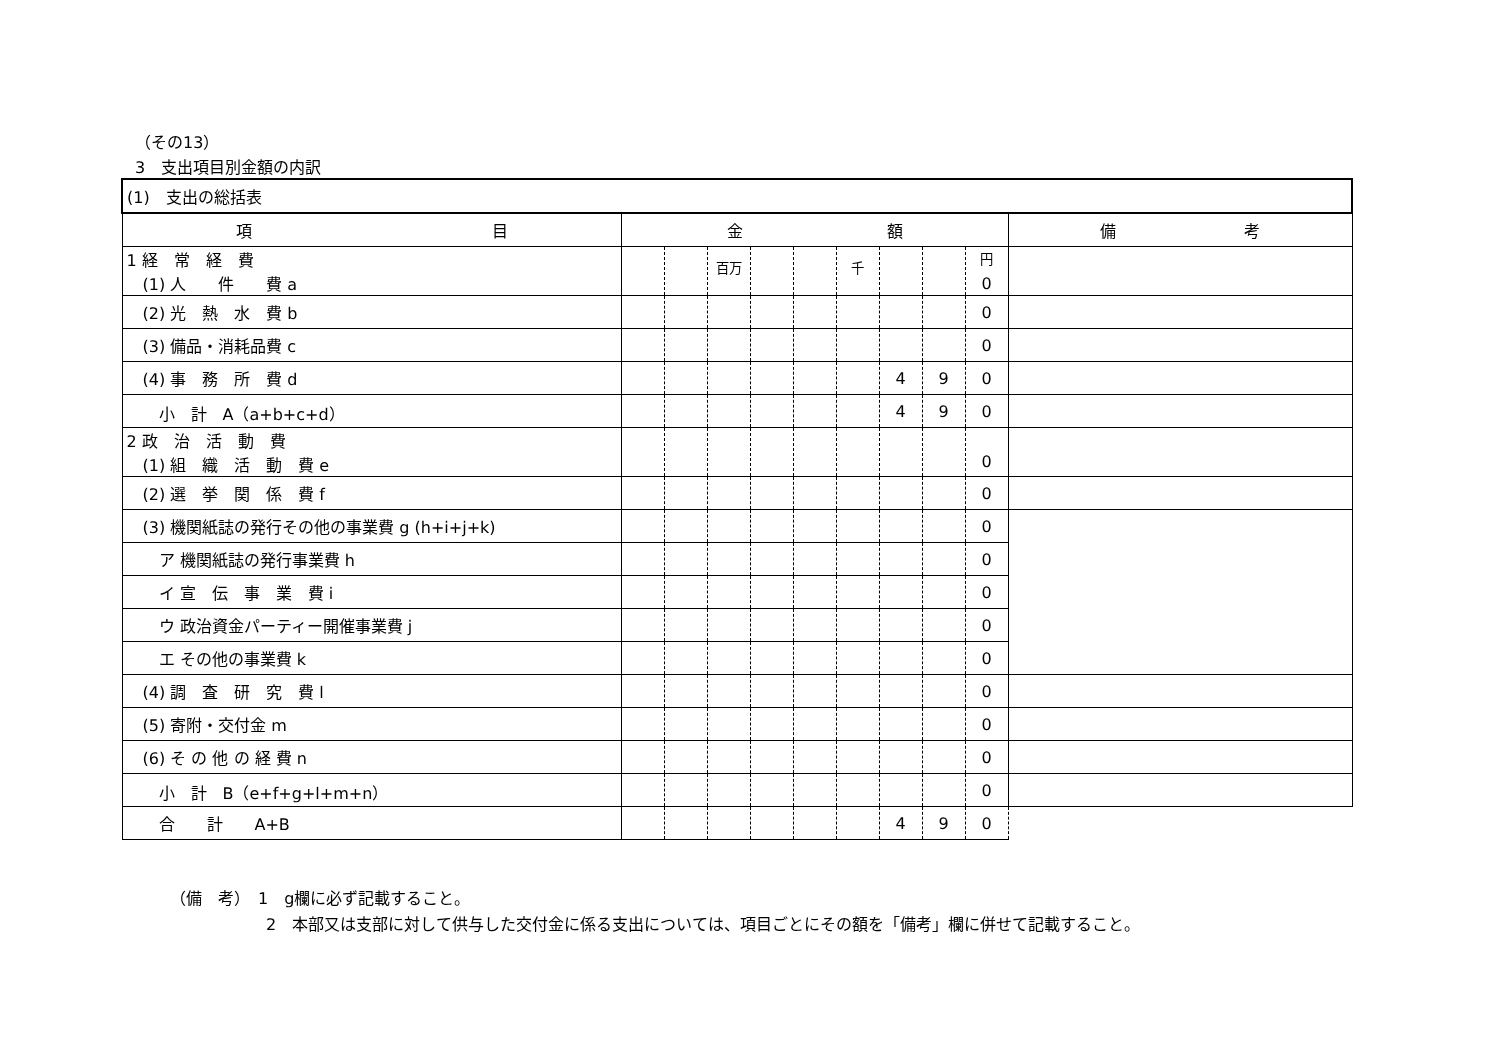（その13）
3　支出項目別金額の内訳
| (1) 支出の総括表 | | | | | | | | | | |
| 項 目 | 金 額 | | | | | | | | | 備 考 |
| 1 経 常 経 費 (1) 人 件 費 a | | | <sup>百万</sup> | | | <sup>千</sup> | | | <sup>円</sup> 0 | |
| (2) 光 熱 水 費 b | | | | | | | | | 0 | |
| (3) 備品・消耗品費 c | | | | | | | | | 0 | |
| (4) 事 務 所 費 d | | | | | | | 4 | 9 | 0 | |
| 小 計 A（a+b+c+d） | | | | | | | 4 | 9 | 0 | |
| 2 政 治 活 動 費 (1) 組 織 活 動 費 e | | | | | | | | | 0 | |
| (2) 選 挙 関 係 費 f | | | | | | | | | 0 | |
| (3) 機関紙誌の発行その他の事業費 g (h+i+j+k) | | | | | | | | | 0 | |
| ア 機関紙誌の発行事業費 h | | | | | | | | | 0 | |
| イ 宣 伝 事 業 費 i | | | | | | | | | 0 | |
| ウ 政治資金パーティー開催事業費 j | | | | | | | | | 0 | |
| エ その他の事業費 k | | | | | | | | | 0 | |
| (4) 調 査 研 究 費 l | | | | | | | | | 0 | |
| (5) 寄附・交付金 m | | | | | | | | | 0 | |
| (6) そ の 他 の 経 費 n | | | | | | | | | 0 | |
| 小 計 B（e+f+g+l+m+n） | | | | | | | | | 0 | |
| 合 計 A+B | | | | | | | 4 | 9 | 0 | |
（備　考）　1　g欄に必ず記載すること。
　　　　　　2　本部又は支部に対して供与した交付金に係る支出については、項目ごとにその額を「備考」欄に併せて記載すること。